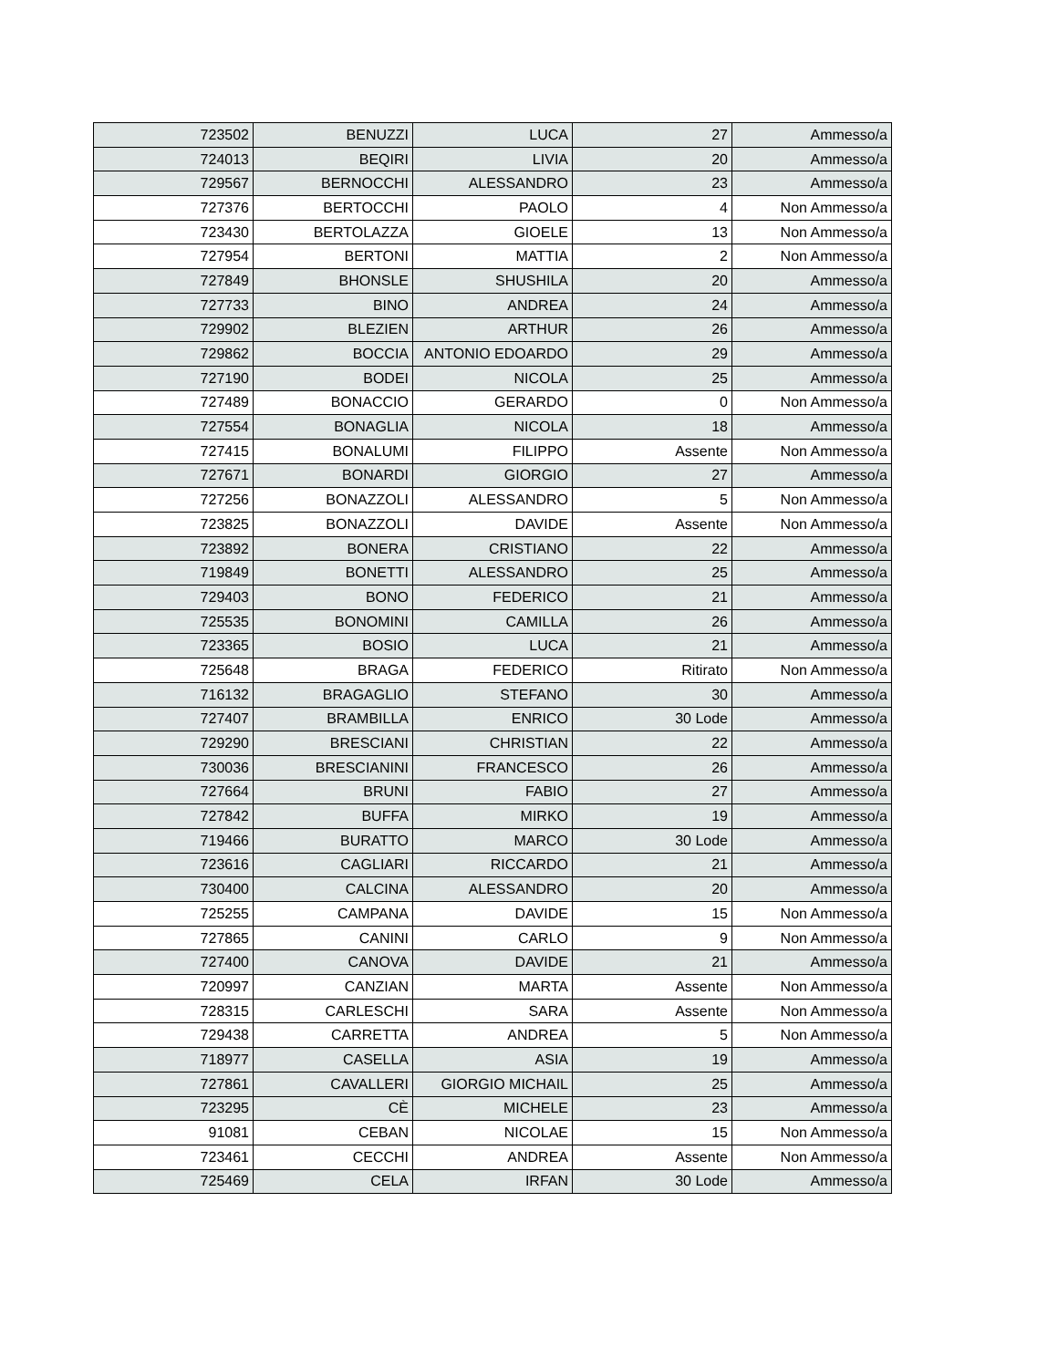| 723502 | BENUZZI | LUCA | 27 | Ammesso/a |
| 724013 | BEQIRI | LIVIA | 20 | Ammesso/a |
| 729567 | BERNOCCHI | ALESSANDRO | 23 | Ammesso/a |
| 727376 | BERTOCCHI | PAOLO | 4 | Non Ammesso/a |
| 723430 | BERTOLAZZA | GIOELE | 13 | Non Ammesso/a |
| 727954 | BERTONI | MATTIA | 2 | Non Ammesso/a |
| 727849 | BHONSLE | SHUSHILA | 20 | Ammesso/a |
| 727733 | BINO | ANDREA | 24 | Ammesso/a |
| 729902 | BLEZIEN | ARTHUR | 26 | Ammesso/a |
| 729862 | BOCCIA | ANTONIO EDOARDO | 29 | Ammesso/a |
| 727190 | BODEI | NICOLA | 25 | Ammesso/a |
| 727489 | BONACCIO | GERARDO | 0 | Non Ammesso/a |
| 727554 | BONAGLIA | NICOLA | 18 | Ammesso/a |
| 727415 | BONALUMI | FILIPPO | Assente | Non Ammesso/a |
| 727671 | BONARDI | GIORGIO | 27 | Ammesso/a |
| 727256 | BONAZZOLI | ALESSANDRO | 5 | Non Ammesso/a |
| 723825 | BONAZZOLI | DAVIDE | Assente | Non Ammesso/a |
| 723892 | BONERA | CRISTIANO | 22 | Ammesso/a |
| 719849 | BONETTI | ALESSANDRO | 25 | Ammesso/a |
| 729403 | BONO | FEDERICO | 21 | Ammesso/a |
| 725535 | BONOMINI | CAMILLA | 26 | Ammesso/a |
| 723365 | BOSIO | LUCA | 21 | Ammesso/a |
| 725648 | BRAGA | FEDERICO | Ritirato | Non Ammesso/a |
| 716132 | BRAGAGLIO | STEFANO | 30 | Ammesso/a |
| 727407 | BRAMBILLA | ENRICO | 30 Lode | Ammesso/a |
| 729290 | BRESCIANI | CHRISTIAN | 22 | Ammesso/a |
| 730036 | BRESCIANINI | FRANCESCO | 26 | Ammesso/a |
| 727664 | BRUNI | FABIO | 27 | Ammesso/a |
| 727842 | BUFFA | MIRKO | 19 | Ammesso/a |
| 719466 | BURATTO | MARCO | 30 Lode | Ammesso/a |
| 723616 | CAGLIARI | RICCARDO | 21 | Ammesso/a |
| 730400 | CALCINA | ALESSANDRO | 20 | Ammesso/a |
| 725255 | CAMPANA | DAVIDE | 15 | Non Ammesso/a |
| 727865 | CANINI | CARLO | 9 | Non Ammesso/a |
| 727400 | CANOVA | DAVIDE | 21 | Ammesso/a |
| 720997 | CANZIAN | MARTA | Assente | Non Ammesso/a |
| 728315 | CARLESCHI | SARA | Assente | Non Ammesso/a |
| 729438 | CARRETTA | ANDREA | 5 | Non Ammesso/a |
| 718977 | CASELLA | ASIA | 19 | Ammesso/a |
| 727861 | CAVALLERI | GIORGIO MICHAIL | 25 | Ammesso/a |
| 723295 | CÈ | MICHELE | 23 | Ammesso/a |
| 91081 | CEBAN | NICOLAE | 15 | Non Ammesso/a |
| 723461 | CECCHI | ANDREA | Assente | Non Ammesso/a |
| 725469 | CELA | IRFAN | 30 Lode | Ammesso/a |